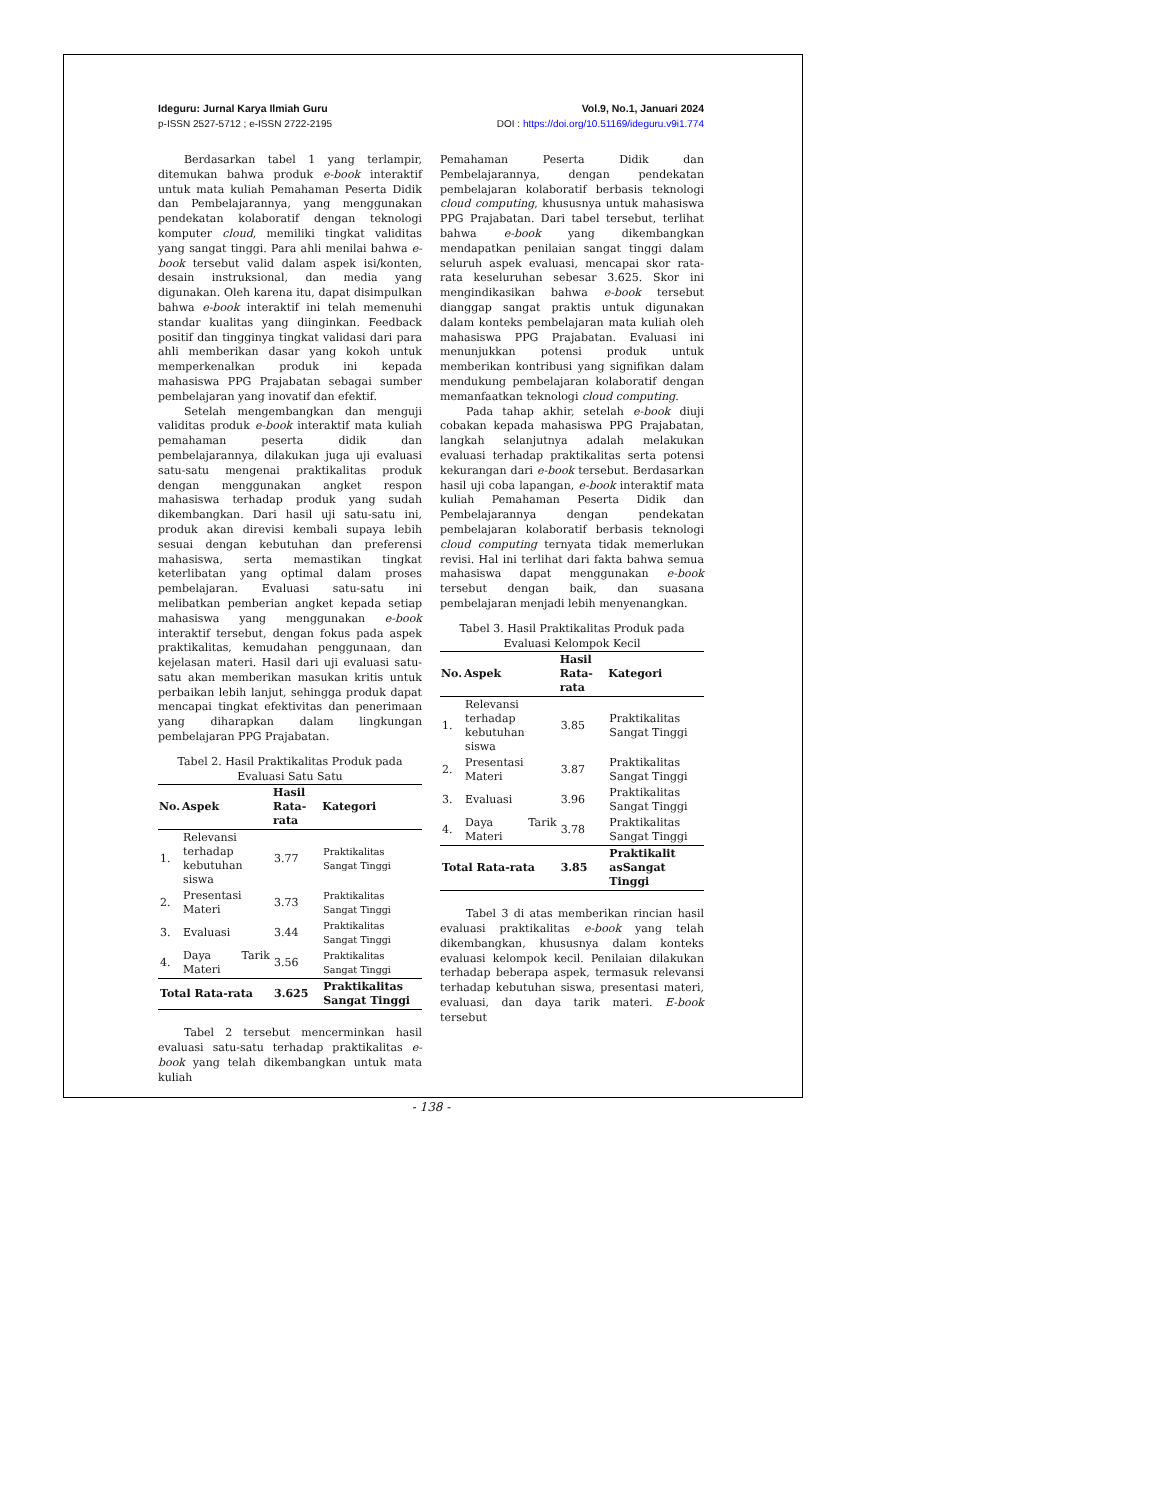Ideguru: Jurnal Karya Ilmiah Guru
p-ISSN 2527-5712 ; e-ISSN 2722-2195
Vol.9, No.1, Januari 2024
DOI : https://doi.org/10.51169/ideguru.v9i1.774
Berdasarkan tabel 1 yang terlampir, ditemukan bahwa produk e-book interaktif untuk mata kuliah Pemahaman Peserta Didik dan Pembelajarannya, yang menggunakan pendekatan kolaboratif dengan teknologi komputer cloud, memiliki tingkat validitas yang sangat tinggi. Para ahli menilai bahwa e-book tersebut valid dalam aspek isi/konten, desain instruksional, dan media yang digunakan. Oleh karena itu, dapat disimpulkan bahwa e-book interaktif ini telah memenuhi standar kualitas yang diinginkan. Feedback positif dan tingginya tingkat validasi dari para ahli memberikan dasar yang kokoh untuk memperkenalkan produk ini kepada mahasiswa PPG Prajabatan sebagai sumber pembelajaran yang inovatif dan efektif.
Setelah mengembangkan dan menguji validitas produk e-book interaktif mata kuliah pemahaman peserta didik dan pembelajarannya, dilakukan juga uji evaluasi satu-satu mengenai praktikalitas produk dengan menggunakan angket respon mahasiswa terhadap produk yang sudah dikembangkan. Dari hasil uji satu-satu ini, produk akan direvisi kembali supaya lebih sesuai dengan kebutuhan dan preferensi mahasiswa, serta memastikan tingkat keterlibatan yang optimal dalam proses pembelajaran. Evaluasi satu-satu ini melibatkan pemberian angket kepada setiap mahasiswa yang menggunakan e-book interaktif tersebut, dengan fokus pada aspek praktikalitas, kemudahan penggunaan, dan kejelasan materi. Hasil dari uji evaluasi satu-satu akan memberikan masukan kritis untuk perbaikan lebih lanjut, sehingga produk dapat mencapai tingkat efektivitas dan penerimaan yang diharapkan dalam lingkungan pembelajaran PPG Prajabatan.
Tabel 2. Hasil Praktikalitas Produk pada Evaluasi Satu Satu
| No. | Aspek | Hasil Rata-rata | Kategori |
| --- | --- | --- | --- |
| 1. | Relevansi terhadap kebutuhan siswa | 3.77 | Praktikalitas Sangat Tinggi |
| 2. | Presentasi Materi | 3.73 | Praktikalitas Sangat Tinggi |
| 3. | Evaluasi | 3.44 | Praktikalitas Sangat Tinggi |
| 4. | Daya Tarik Materi | 3.56 | Praktikalitas Sangat Tinggi |
| Total Rata-rata | | 3.625 | Praktikalitas Sangat Tinggi |
Tabel 2 tersebut mencerminkan hasil evaluasi satu-satu terhadap praktikalitas e-book yang telah dikembangkan untuk mata kuliah
Pemahaman Peserta Didik dan Pembelajarannya, dengan pendekatan pembelajaran kolaboratif berbasis teknologi cloud computing, khususnya untuk mahasiswa PPG Prajabatan. Dari tabel tersebut, terlihat bahwa e-book yang dikembangkan mendapatkan penilaian sangat tinggi dalam seluruh aspek evaluasi, mencapai skor rata-rata keseluruhan sebesar 3.625. Skor ini mengindikasikan bahwa e-book tersebut dianggap sangat praktis untuk digunakan dalam konteks pembelajaran mata kuliah oleh mahasiswa PPG Prajabatan. Evaluasi ini menunjukkan potensi produk untuk memberikan kontribusi yang signifikan dalam mendukung pembelajaran kolaboratif dengan memanfaatkan teknologi cloud computing.
Pada tahap akhir, setelah e-book diuji cobakan kepada mahasiswa PPG Prajabatan, langkah selanjutnya adalah melakukan evaluasi terhadap praktikalitas serta potensi kekurangan dari e-book tersebut. Berdasarkan hasil uji coba lapangan, e-book interaktif mata kuliah Pemahaman Peserta Didik dan Pembelajarannya dengan pendekatan pembelajaran kolaboratif berbasis teknologi cloud computing ternyata tidak memerlukan revisi. Hal ini terlihat dari fakta bahwa semua mahasiswa dapat menggunakan e-book tersebut dengan baik, dan suasana pembelajaran menjadi lebih menyenangkan.
Tabel 3. Hasil Praktikalitas Produk pada Evaluasi Kelompok Kecil
| No. | Aspek | Hasil Rata-rata | Kategori |
| --- | --- | --- | --- |
| 1. | Relevansi terhadap kebutuhan siswa | 3.85 | Praktikalitas Sangat Tinggi |
| 2. | Presentasi Materi | 3.87 | Praktikalitas Sangat Tinggi |
| 3. | Evaluasi | 3.96 | Praktikalitas Sangat Tinggi |
| 4. | Daya Tarik Materi | 3.78 | Praktikalitas Sangat Tinggi |
| Total Rata-rata | | 3.85 | Praktikalit asSangat Tinggi |
Tabel 3 di atas memberikan rincian hasil evaluasi praktikalitas e-book yang telah dikembangkan, khususnya dalam konteks evaluasi kelompok kecil. Penilaian dilakukan terhadap beberapa aspek, termasuk relevansi terhadap kebutuhan siswa, presentasi materi, evaluasi, dan daya tarik materi. E-book tersebut
- 138 -